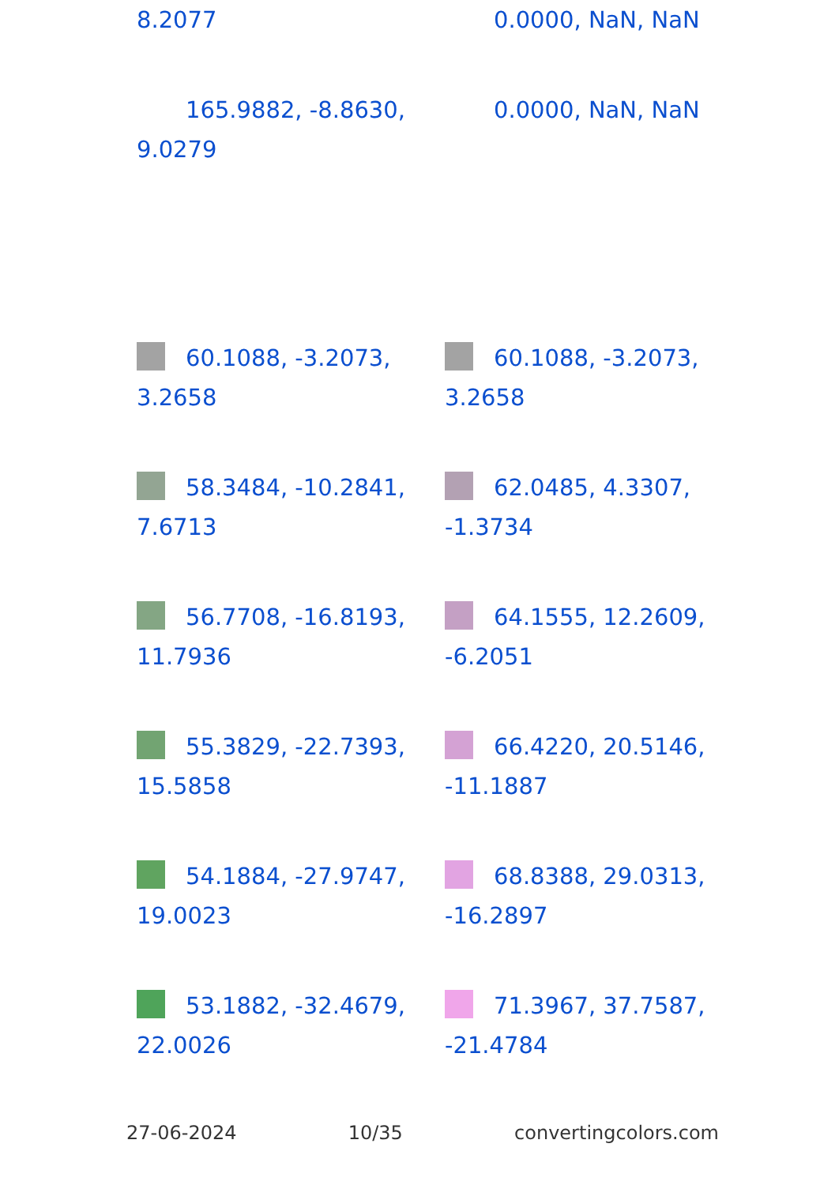8.2077 0.0000, NaN, NaN
165.9882, -8.8630,
9.0279
0.0000, NaN, NaN
60.1088, -3.2073,
3.2658
60.1088, -3.2073,
3.2658
58.3484, -10.2841,
7.6713
62.0485, 4.3307,
-1.3734
56.7708, -16.8193,
11.7936
64.1555, 12.2609,
-6.2051
55.3829, -22.7393,
15.5858
66.4220, 20.5146,
-11.1887
54.1884, -27.9747,
19.0023
68.8388, 29.0313,
-16.2897
53.1882, -32.4679,
22.0026
71.3967, 37.7587,
-21.4784
27-06-2024 10/35 convertingcolors.com